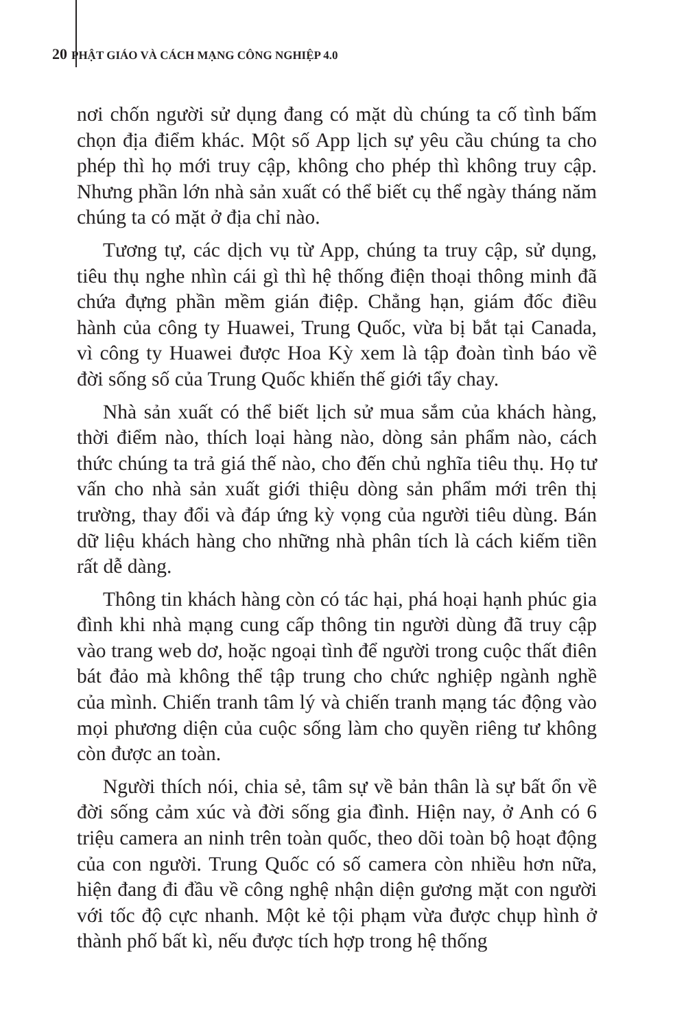20 PHẬT GIÁO VÀ CÁCH MẠNG CÔNG NGHIỆP 4.0
nơi chốn người sử dụng đang có mặt dù chúng ta cố tình bấm chọn địa điểm khác. Một số App lịch sự yêu cầu chúng ta cho phép thì họ mới truy cập, không cho phép thì không truy cập. Nhưng phần lớn nhà sản xuất có thể biết cụ thể ngày tháng năm chúng ta có mặt ở địa chỉ nào.
Tương tự, các dịch vụ từ App, chúng ta truy cập, sử dụng, tiêu thụ nghe nhìn cái gì thì hệ thống điện thoại thông minh đã chứa đựng phần mềm gián điệp. Chẳng hạn, giám đốc điều hành của công ty Huawei, Trung Quốc, vừa bị bắt tại Canada, vì công ty Huawei được Hoa Kỳ xem là tập đoàn tình báo về đời sống số của Trung Quốc khiến thế giới tẩy chay.
Nhà sản xuất có thể biết lịch sử mua sắm của khách hàng, thời điểm nào, thích loại hàng nào, dòng sản phẩm nào, cách thức chúng ta trả giá thế nào, cho đến chủ nghĩa tiêu thụ. Họ tư vấn cho nhà sản xuất giới thiệu dòng sản phẩm mới trên thị trường, thay đổi và đáp ứng kỳ vọng của người tiêu dùng. Bán dữ liệu khách hàng cho những nhà phân tích là cách kiếm tiền rất dễ dàng.
Thông tin khách hàng còn có tác hại, phá hoại hạnh phúc gia đình khi nhà mạng cung cấp thông tin người dùng đã truy cập vào trang web dơ, hoặc ngoại tình để người trong cuộc thất điên bát đảo mà không thể tập trung cho chức nghiệp ngành nghề của mình. Chiến tranh tâm lý và chiến tranh mạng tác động vào mọi phương diện của cuộc sống làm cho quyền riêng tư không còn được an toàn.
Người thích nói, chia sẻ, tâm sự về bản thân là sự bất ổn về đời sống cảm xúc và đời sống gia đình. Hiện nay, ở Anh có 6 triệu camera an ninh trên toàn quốc, theo dõi toàn bộ hoạt động của con người. Trung Quốc có số camera còn nhiều hơn nữa, hiện đang đi đầu về công nghệ nhận diện gương mặt con người với tốc độ cực nhanh. Một kẻ tội phạm vừa được chụp hình ở thành phố bất kì, nếu được tích hợp trong hệ thống